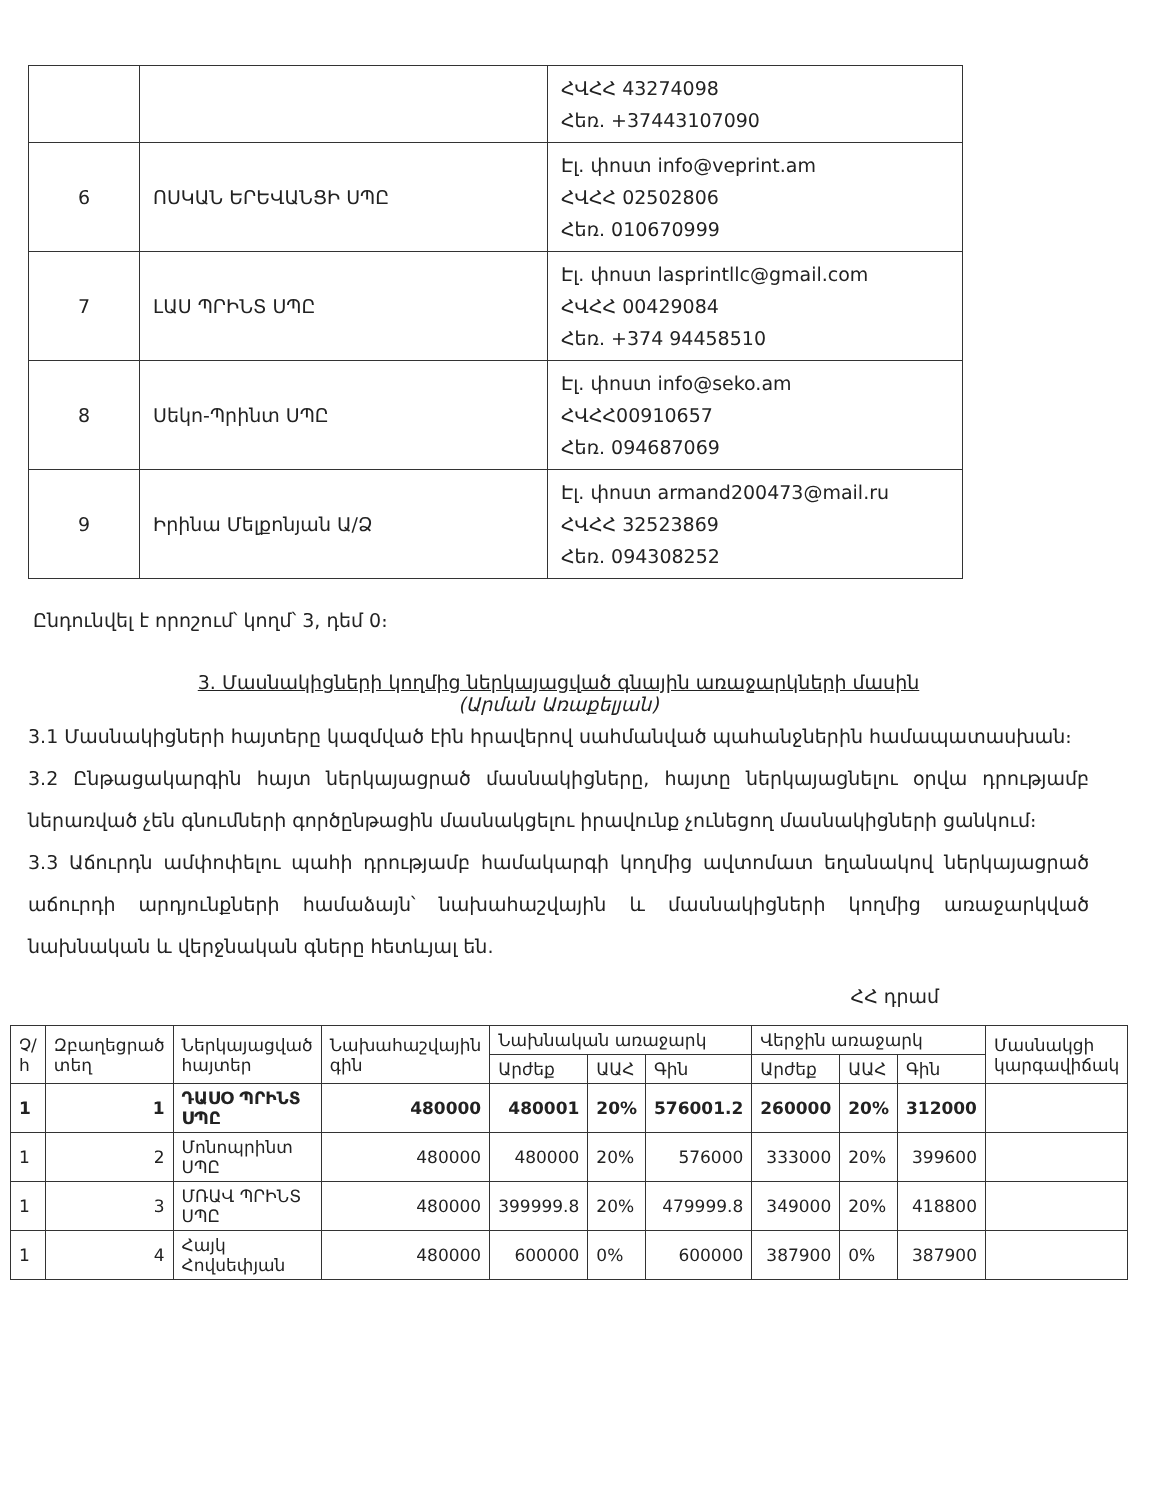| | | ՀՎՀՀ 43274098 Հեռ. +37443107090 |
| 6 | ՈՍԿԱՆ ԵՐԵՎԱՆՑԻ ՍՊԸ | Էլ. փոստ info@veprint.am ՀՎՀՀ 02502806 Հեռ. 010670999 |
| 7 | ԼԱՍ ՊՐԻՆՏ ՍՊԸ | Էլ. փոստ lasprintllc@gmail.com ՀՎՀՀ 00429084 Հեռ. +374 94458510 |
| 8 | Սեկո-Պրինտ ՍՊԸ | Էլ. փոստ info@seko.am ՀՎՀՀ00910657 Հեռ. 094687069 |
| 9 | Իրինա Մելքոնյան Ա/Ձ | Էլ. փոստ armand200473@mail.ru ՀՎՀՀ 32523869 Հեռ. 094308252 |
Ընդունվել է որոշում՝ կողմ՝ 3, դեմ 0։
3. Մասնակիցների կողմից ներկայացված գնային առաջարկների մասին
(Արման Առաքելյան)
3.1 Մասնակիցների հայտերը կազմված էին հրավերով սահմանված պահանջներին համապատասխան։
3.2 Ընթացակարգին հայտ ներկայացրած մասնակիցները, հայտը ներկայացնելու օրվա դրությամբ ներառված չեն գնումների գործընթացին մասնակցելու իրավունք չունեցող մասնակիցների ցանկում։
3.3 Աճուրդն ամփոփելու պահի դրությամբ համակարգի կողմից ավտոմատ եղանակով ներկայացրած աճուրդի արդյունքների համաձայն՝ նախահաշվային և մասնակիցների կողմից առաջարկված նախնական և վերջնական գները հետևյալ են.
ՀՀ դրամ
| Չ/հ | Զբաղեցրած տեղ | Ներկայացված հայտեր | Նախահաշվային գին | Նախնական առաջարկ | | | Վերջին առաջարկ | | | Մասնակցի կարգավիճակ |
| --- | --- | --- | --- | --- | --- | --- | --- | --- | --- | --- |
| | | | | Արժեք | ԱԱՀ | Գին | Արժեք | ԱԱՀ | Գին | |
| 1 | 1 | ԴԱՍՕ ՊՐԻՆՏ ՍՊԸ | 480000 | 480001 | 20% | 576001.2 | 260000 | 20% | 312000 | |
| 1 | 2 | Մոնոպրինտ ՍՊԸ | 480000 | 480000 | 20% | 576000 | 333000 | 20% | 399600 | |
| 1 | 3 | ՄՌԱՎ ՊՐԻՆՏ ՍՊԸ | 480000 | 399999.8 | 20% | 479999.8 | 349000 | 20% | 418800 | |
| 1 | 4 | Հայկ Հովսեփյան | 480000 | 600000 | 0% | 600000 | 387900 | 0% | 387900 | |